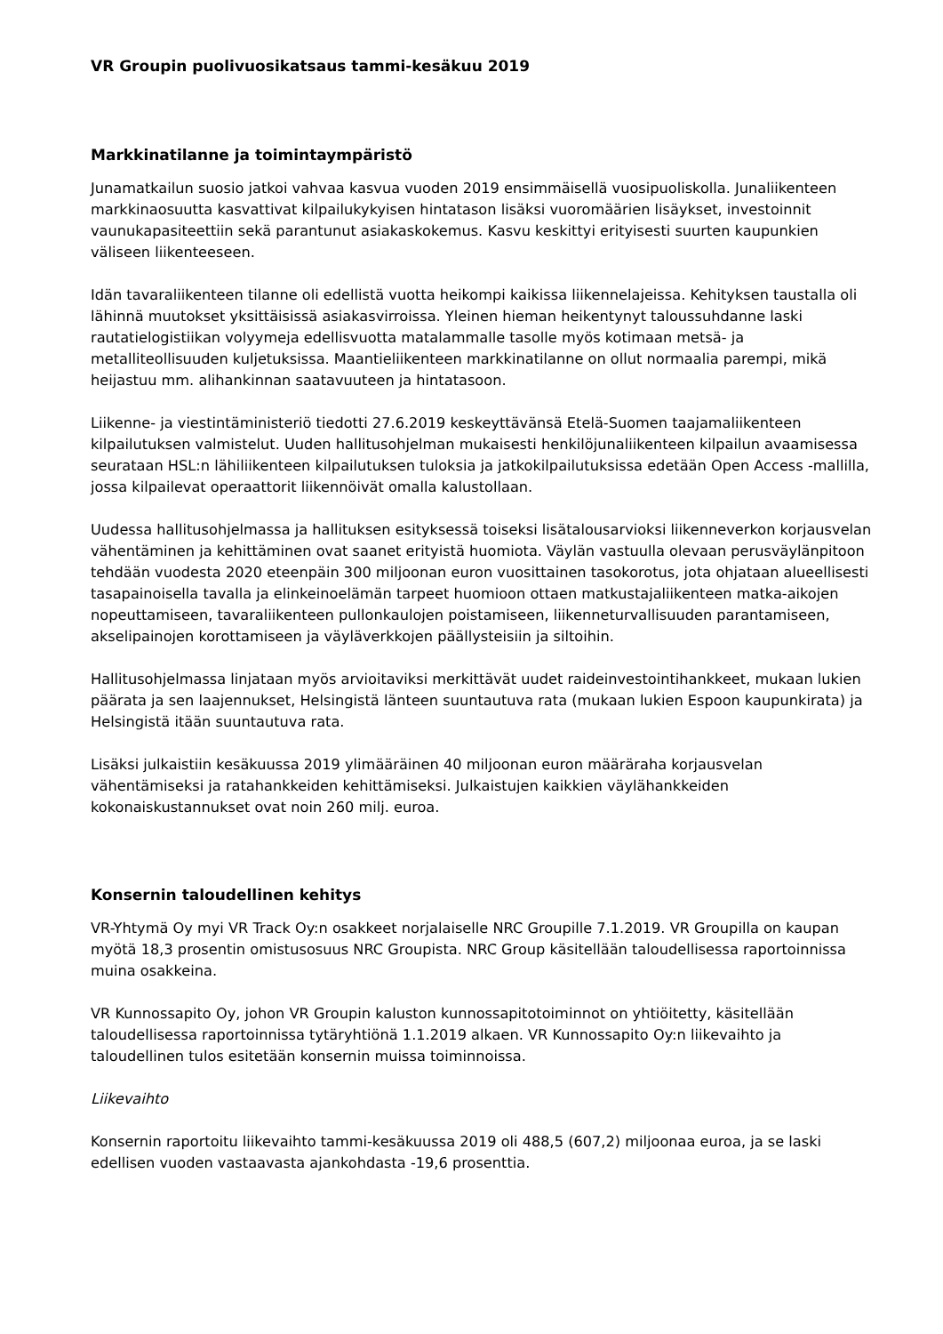VR Groupin puolivuosikatsaus tammi-kesäkuu 2019
Markkinatilanne ja toimintaympäristö
Junamatkailun suosio jatkoi vahvaa kasvua vuoden 2019 ensimmäisellä vuosipuoliskolla. Junaliikenteen markkinaosuutta kasvattivat kilpailukykyisen hintatason lisäksi vuoromäärien lisäykset, investoinnit vaunukapasiteettiin sekä parantunut asiakaskokemus. Kasvu keskittyi erityisesti suurten kaupunkien väliseen liikenteeseen.
Idän tavaraliikenteen tilanne oli edellistä vuotta heikompi kaikissa liikennelajeissa. Kehityksen taustalla oli lähinnä muutokset yksittäisissä asiakasvirroissa. Yleinen hieman heikentynyt taloussuhdanne laski rautatielogistiikan volyymeja edellisvuotta matalammalle tasolle myös kotimaan metsä- ja metalliteollisuuden kuljetuksissa. Maantieliikenteen markkinatilanne on ollut normaalia parempi, mikä heijastuu mm. alihankinnan saatavuuteen ja hintatasoon.
Liikenne- ja viestintäministeriö tiedotti 27.6.2019 keskeyttävänsä Etelä-Suomen taajamaliikenteen kilpailutuksen valmistelut. Uuden hallitusohjelman mukaisesti henkilöjunaliikenteen kilpailun avaamisessa seurataan HSL:n lähiliikenteen kilpailutuksen tuloksia ja jatkokilpailutuksissa edetään Open Access -mallilla, jossa kilpailevat operaattorit liikennöivät omalla kalustollaan.
Uudessa hallitusohjelmassa ja hallituksen esityksessä toiseksi lisätalousarvioksi liikenneverkon korjausvelan vähentäminen ja kehittäminen ovat saanet erityistä huomiota. Väylän vastuulla olevaan perusväylänpitoon tehdään vuodesta 2020 eteenpäin 300 miljoonan euron vuosittainen tasokorotus, jota ohjataan alueellisesti tasapainoisella tavalla ja elinkeinoelämän tarpeet huomioon ottaen matkustajaliikenteen matka-aikojen nopeuttamiseen, tavaraliikenteen pullonkaulojen poistamiseen, liikenneturvallisuuden parantamiseen, akselipainojen korottamiseen ja väyläverkkojen päällysteisiin ja siltoihin.
Hallitusohjelmassa linjataan myös arvioitaviksi merkittävät uudet raideinvestointihankkeet, mukaan lukien päärata ja sen laajennukset, Helsingistä länteen suuntautuva rata (mukaan lukien Espoon kaupunkirata) ja Helsingistä itään suuntautuva rata.
Lisäksi julkaistiin kesäkuussa 2019 ylimääräinen 40 miljoonan euron määräraha korjausvelan vähentämiseksi ja ratahankkeiden kehittämiseksi. Julkaistujen kaikkien väylähankkeiden kokonaiskustannukset ovat noin 260 milj. euroa.
Konsernin taloudellinen kehitys
VR-Yhtymä Oy myi VR Track Oy:n osakkeet norjalaiselle NRC Groupille 7.1.2019. VR Groupilla on kaupan myötä 18,3 prosentin omistusosuus NRC Groupista. NRC Group käsitellään taloudellisessa raportoinnissa muina osakkeina.
VR Kunnossapito Oy, johon VR Groupin kaluston kunnossapitotoiminnot on yhtiöitetty, käsitellään taloudellisessa raportoinnissa tytäryhtiönä 1.1.2019 alkaen. VR Kunnossapito Oy:n liikevaihto ja taloudellinen tulos esitetään konsernin muissa toiminnoissa.
Liikevaihto
Konsernin raportoitu liikevaihto tammi-kesäkuussa 2019 oli 488,5 (607,2) miljoonaa euroa, ja se laski edellisen vuoden vastaavasta ajankohdasta -19,6 prosenttia.